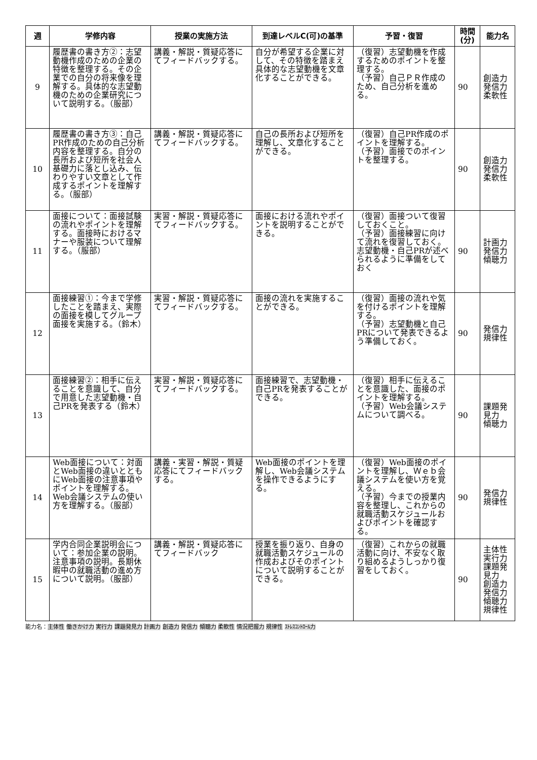| 週 | 学修内容 | 授業の実施方法 | 到達レベルC(可)の基準 | 予習・復習 | 時間(分) | 能力名 |
| --- | --- | --- | --- | --- | --- | --- |
| 9 | 履歴書の書き方②：志望動機作成のための企業の特徴を整理する。その企業での自分の将来像を理解する。具体的な志望動機のための企業研究について説明する。（服部） | 講義・解説・質疑応答にてフィードバックする。 | 自分が希望する企業に対して、その特徴を踏まえ具体的な志望動機を文章化することができる。 | （復習）志望動機を作成するためのポイントを整理する。 （予習）自己ＰＲ作成のため、自己分析を進める。 | 90 | 創造力 発信力 柔軟性 |
| 10 | 履歴書の書き方③：自己PR作成のための自己分析内容を整理する。自分の長所および短所を社会人基礎力に落とし込み、伝わりやすい文章として作成するポイントを理解する。（服部） | 講義・解説・質疑応答にてフィードバックする。 | 自己の長所および短所を理解し、文章化することができる。 | （復習）自己PR作成のポイントを理解する。 （予習）面接でのポイントを整理する。 | 90 | 創造力 発信力 柔軟性 |
| 11 | 面接について：面接試験の流れやポイントを理解する。面接時におけるマナーや服装について理解する。（服部） | 実習・解説・質疑応答にてフィードバックする。 | 面接における流れやポイントを説明することができる。 | （復習）面接ついて復習しておくこと。 （予習）面接練習に向けて流れを復習しておく。志望動機・自己PRが述べられるように準備をしておく | 90 | 計画力 発信力 傾聴力 |
| 12 | 面接練習①：今まで学修したことを踏まえ、実際の面接を模してグループ面接を実施する。（鈴木） | 実習・解説・質疑応答にてフィードバックする。 | 面接の流れを実施することができる。 | （復習）面接の流れや気を付けるポイントを理解する。 （予習）志望動機と自己PRについて発表できるよう準備しておく。 | 90 | 発信力 規律性 |
| 13 | 面接練習②：相手に伝えることを意識して、自分で用意した志望動機・自己PRを発表する（鈴木） | 実習・解説・質疑応答にてフィードバックする。 | 面接練習で、志望動機・自己PRを発表することができる。 | （復習）相手に伝えることを意識した、面接のポイントを理解する。 （予習）Web会議システムについて調べる。 | 90 | 課題発見力 傾聴力 |
| 14 | Web面接について：対面とWeb面接の違いとともにWeb面接の注意事項やポイントを理解する。Web会議システムの使い方を理解する。（服部） | 講義・実習・解説・質疑応答にてフィードバックする。 | Web面接のポイントを理解し、Web会議システムを操作できるようにする。 | （復習）Web面接のポイントを理解し、Ｗｅｂ会議システムを使い方を覚える。 （予習）今までの授業内容を整理し、これからの就職活動スケジュールおよびポイントを確認する。 | 90 | 発信力 規律性 |
| 15 | 学内合同企業説明会について：参加企業の説明。注意事項の説明。長期休暇中の就職活動の進め方について説明。（服部） | 講義・解説・質疑応答にてフィードバック | 授業を振り返り、自身の就職活動スケジュールの作成およびそのポイントについて説明することができる。 | （復習）これからの就職活動に向け、不安なく取り組めるようしっかり復習をしておく。 | 90 | 主体性 実行力 課題発見力 創造力 発信力 傾聴力 規律性 |
能力名：主体性 働きかけ力 実行力 課題発見力 計画力 創造力 発信力 傾聴力 柔軟性 情況把握力 規律性 ｽﾄﾚｽｺﾝﾄﾛｰﾙ力